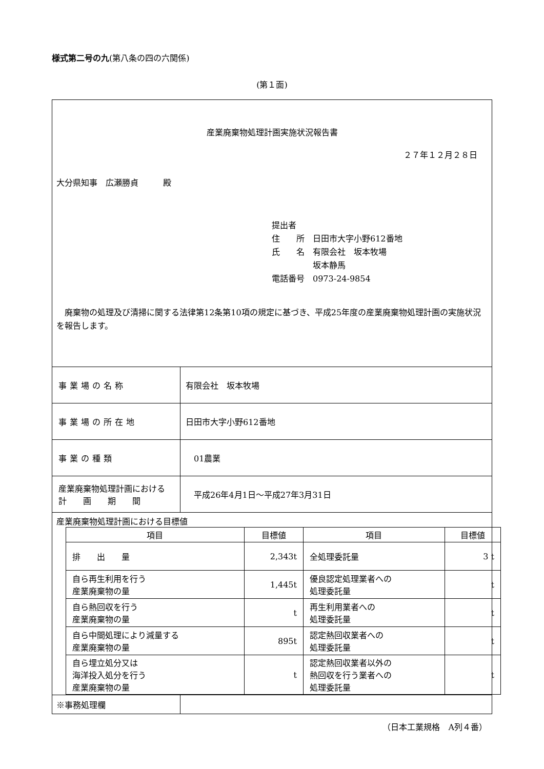様式第二号の九(第八条の四の六関係)
(第１面)
| 産業廃棄物処理計画実施状況報告書 ２７年１２月２８日 大分県知事 広瀬勝貞 殿 提出者 住 所 日田市大字小野612番地 氏 名 有限会社 坂本牧場 坂本静馬 電話番号 0973-24-9854 廃棄物の処理及び清掃に関する法律第12条第10項の規定に基づき、平成25年度の産業廃棄物処理計画の実施状況を報告します。 | |
| 事業場の名称 | 有限会社 坂本牧場 |
| 事業場の所在地 | 日田市大字小野612番地 |
| 事業の種類 | 01農業 |
| 産業廃棄物処理計画における 計 画 期 間 | 平成26年4月1日～平成27年3月31日 |
| 産業廃棄物処理計画における目標値 / 項目 / 目標値 / 項目 / 目標値 / / --- / --- / --- / --- / / 排 出 量 / 2,343t / 全処理委託量 / 3 t / / 自ら再生利用を行う 産業廃棄物の量 / 1,445t / 優良認定処理業者への 処理委託量 / t / / 自ら熱回収を行う 産業廃棄物の量 / t / 再生利用業者への 処理委託量 / t / / 自ら中間処理により減量する 産業廃棄物の量 / 895t / 認定熱回収業者への 処理委託量 / t / / 自ら埋立処分又は 海洋投入処分を行う 産業廃棄物の量 / t / 認定熱回収業者以外の 熱回収を行う業者への 処理委託量 / t / | |
| ※事務処理欄 | |
（日本工業規格　A列４番）